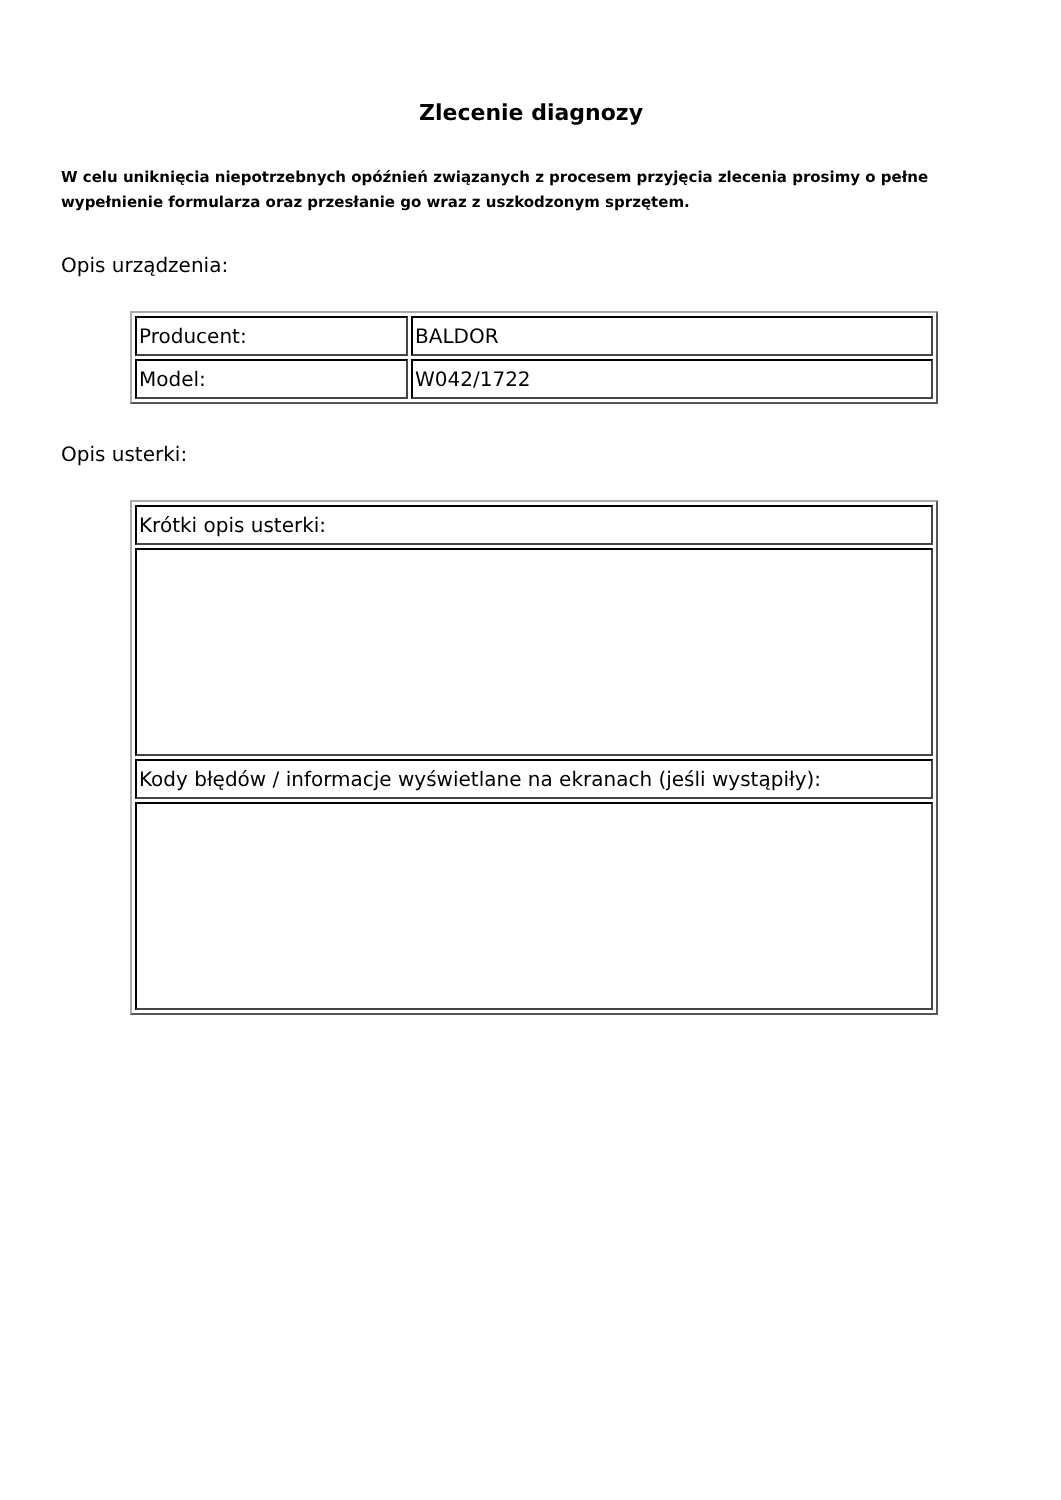Zlecenie diagnozy
W celu uniknięcia niepotrzebnych opóźnień związanych z procesem przyjęcia zlecenia prosimy o pełne wypełnienie formularza oraz przesłanie go wraz z uszkodzonym sprzętem.
Opis urządzenia:
| Producent: | BALDOR |
| Model: | W042/1722 |
Opis usterki:
| Krótki opis usterki: |
| Kody błędów / informacje wyświetlane na ekranach (jeśli wystąpiły): |